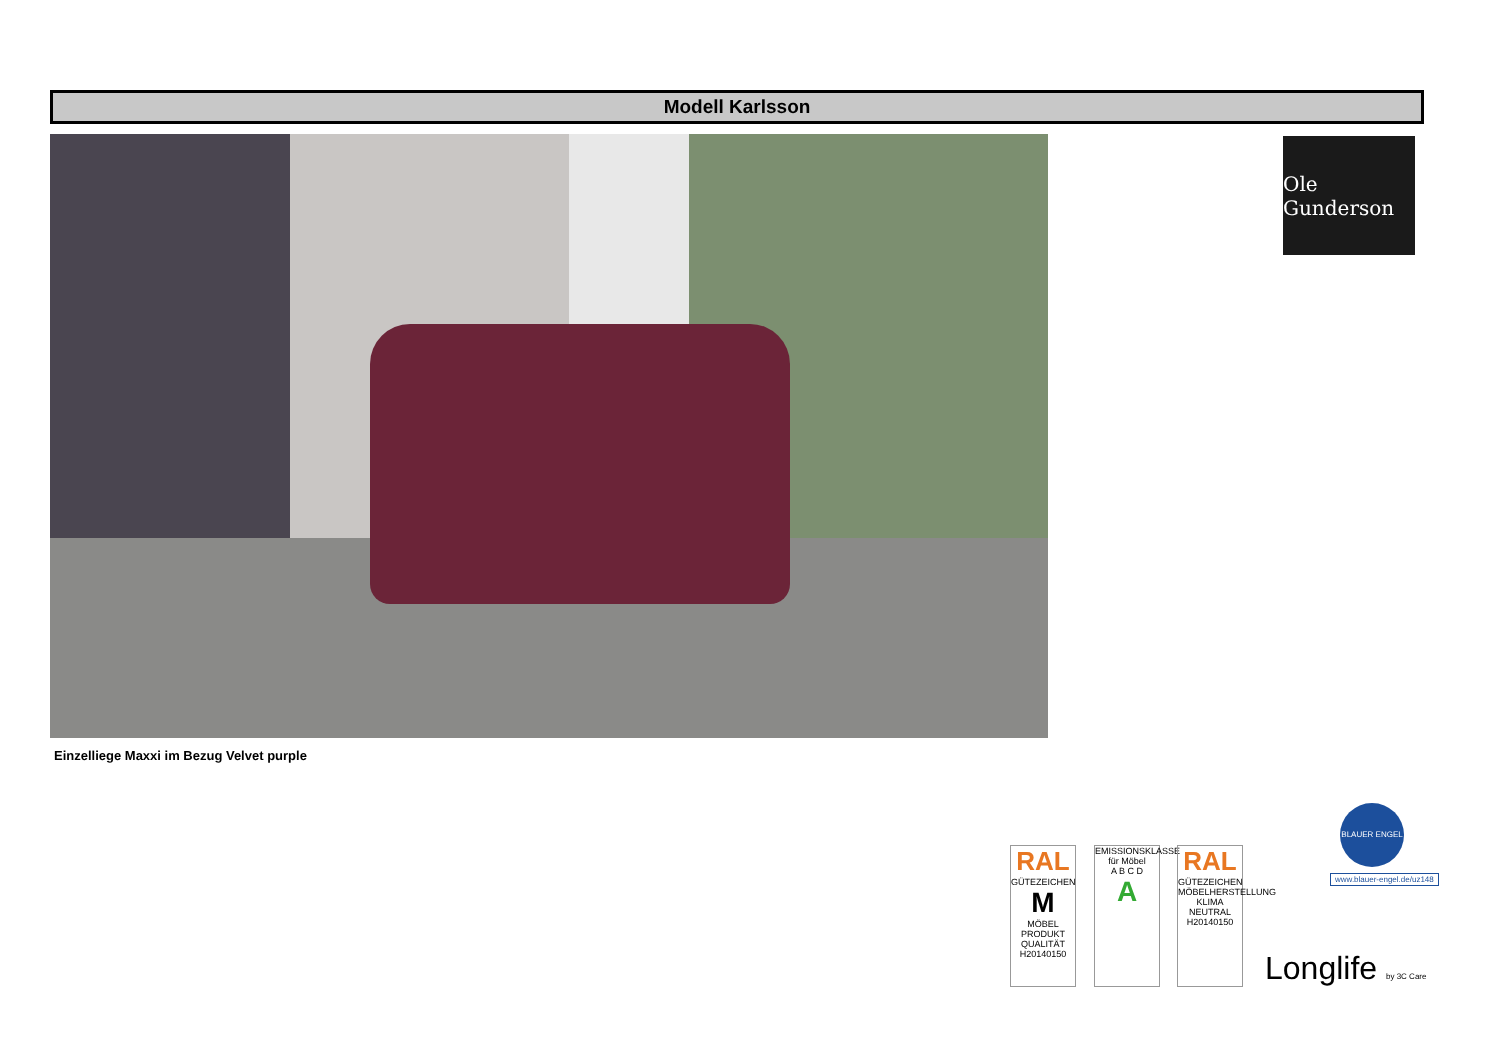Modell Karlsson
Ole Gunderson
Einzelliege Maxxi im Bezug Velvet purple
RAL
GÜTEZEICHEN
M
MÖBEL PRODUKT QUALITÄT
H20140150
EMISSIONSKLASSE für Möbel
A B C D
A
RAL
GÜTEZEICHEN
MÖBELHERSTELLUNG KLIMA NEUTRAL
H20140150
BLAUER ENGEL
www.blauer-engel.de/uz148
Longlife by 3C Care